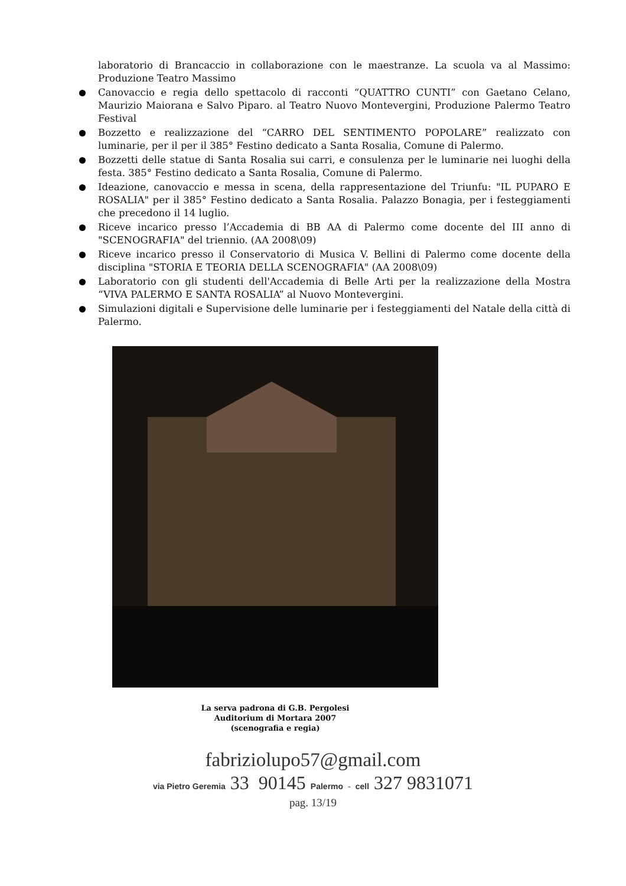laboratorio di Brancaccio in collaborazione con le maestranze. La scuola va al Massimo: Produzione Teatro Massimo
Canovaccio e regia dello spettacolo di racconti “QUATTRO CUNTI” con Gaetano Celano, Maurizio Maiorana e Salvo Piparo. al Teatro Nuovo Montevergini, Produzione Palermo Teatro Festival
Bozzetto e realizzazione del “CARRO DEL SENTIMENTO POPOLARE” realizzato con luminarie, per il per il 385° Festino dedicato a Santa Rosalia, Comune di Palermo.
Bozzetti delle statue di Santa Rosalia sui carri, e consulenza per le luminarie nei luoghi della festa. 385° Festino dedicato a Santa Rosalia, Comune di Palermo.
Ideazione, canovaccio e messa in scena, della rappresentazione del Triunfu: "IL PUPARO E ROSALIA" per il 385° Festino dedicato a Santa Rosalia. Palazzo Bonagia, per i festeggiamenti che precedono il 14 luglio.
Riceve incarico presso l’Accademia di BB AA di Palermo come docente del III anno di "SCENOGRAFIA" del triennio. (AA 2008\09)
Riceve incarico presso il Conservatorio di Musica V. Bellini di Palermo come docente della disciplina "STORIA E TEORIA DELLA SCENOGRAFIA" (AA 2008\09)
Laboratorio con gli studenti dell'Accademia di Belle Arti per la realizzazione della Mostra “VIVA PALERMO E SANTA ROSALIA” al Nuovo Montevergini.
Simulazioni digitali e Supervisione delle luminarie per i festeggiamenti del Natale della città di Palermo.
La serva padrona di G.B. Pergolesi
Auditorium di Mortara 2007
(scenografia e regia)
fabriziolupo57@gmail.com
via Pietro Geremia 33 90145 Palermo - cell 327 9831071
pag. 13/19